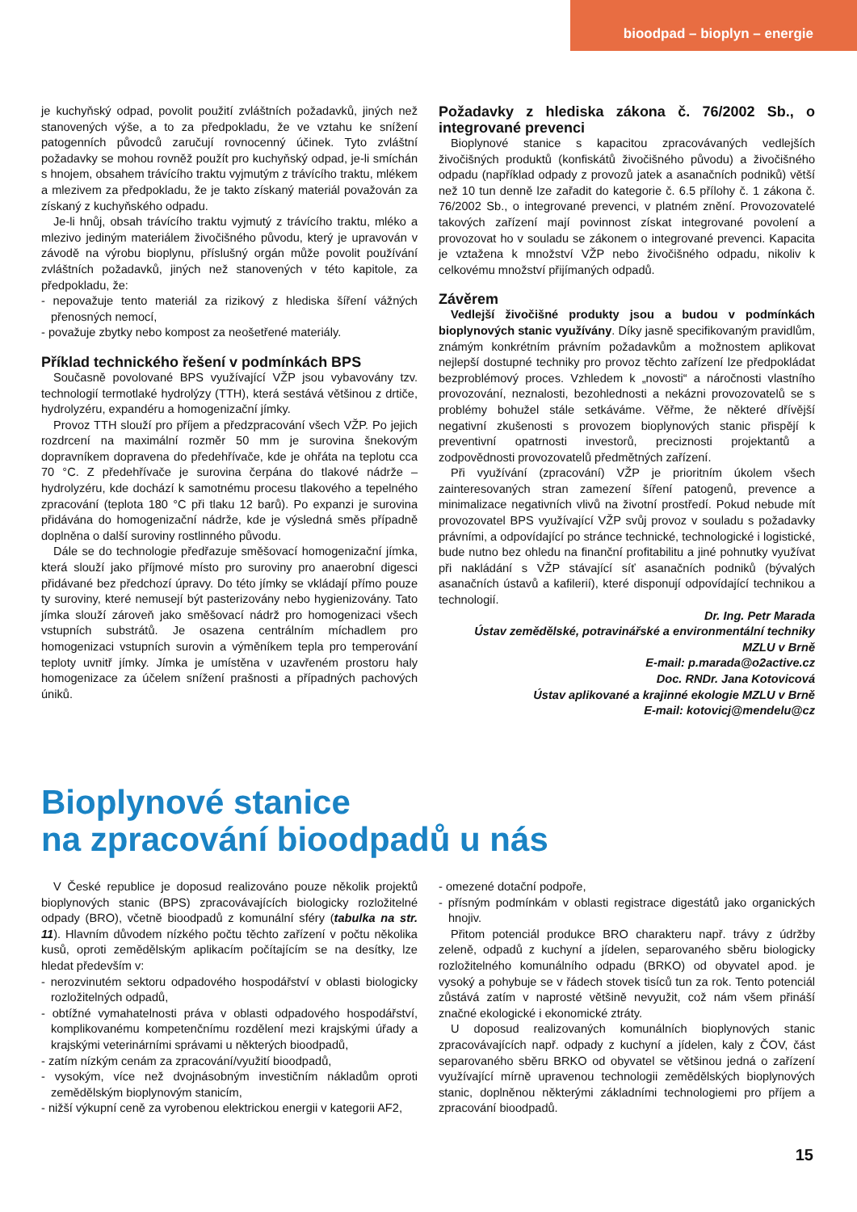bioodpad – bioplyn – energie
je kuchyňský odpad, povolit použití zvláštních požadavků, jiných než stanovených výše, a to za předpokladu, že ve vztahu ke snížení patogenních původců zaručují rovnocenný účinek. Tyto zvláštní požadavky se mohou rovněž použít pro kuchyňský odpad, je-li smíchán s hnojem, obsahem trávícího traktu vyjmutým z trávícího traktu, mlékem a mlezivem za předpokladu, že je takto získaný materiál považován za získaný z kuchyňského odpadu.
Je-li hnůj, obsah trávícího traktu vyjmutý z trávícího traktu, mléko a mlezivo jediným materiálem živočišného původu, který je upravován v závodě na výrobu bioplynu, příslušný orgán může povolit používání zvláštních požadavků, jiných než stanovených v této kapitole, za předpokladu, že:
- nepovažuje tento materiál za rizikový z hlediska šíření vážných přenosných nemocí,
- považuje zbytky nebo kompost za neošetřené materiály.
Příklad technického řešení v podmínkách BPS
Současně povolované BPS využívající VŽP jsou vybavovány tzv. technologií termotlaké hydrolýzy (TTH), která sestává většinou z drtiče, hydrolyzéru, expandéru a homogenizační jímky.
Provoz TTH slouží pro příjem a předzpracování všech VŽP. Po jejich rozdrcení na maximální rozměr 50 mm je surovina šnekovým dopravníkem dopravena do předehřívače, kde je ohřáta na teplotu cca 70 °C. Z předehřívače je surovina čerpána do tlakové nádrže – hydrolyzéru, kde dochází k samotnému procesu tlakového a tepelného zpracování (teplota 180 °C při tlaku 12 barů). Po expanzi je surovina přidávána do homogenizační nádrže, kde je výsledná směs případně doplněna o další suroviny rostlinného původu.
Dále se do technologie předřazuje směšovací homogenizační jímka, která slouží jako příjmové místo pro suroviny pro anaerobní digesci přidávané bez předchozí úpravy. Do této jímky se vkládají přímo pouze ty suroviny, které nemusejí být pasterizovány nebo hygienizovány. Tato jímka slouží zároveň jako směšovací nádrž pro homogenizaci všech vstupních substrátů. Je osazena centrálním míchadlem pro homogenizaci vstupních surovin a výměníkem tepla pro temperování teploty uvnitř jímky. Jímka je umístěna v uzavřeném prostoru haly homogenizace za účelem snížení prašnosti a případných pachových úniků.
Požadavky z hlediska zákona č. 76/2002 Sb., o integrované prevenci
Bioplynové stanice s kapacitou zpracovávaných vedlejších živočišných produktů (konfiskátů živočišného původu) a živočišného odpadu (například odpady z provozů jatek a asanačních podniků) větší než 10 tun denně lze zařadit do kategorie č. 6.5 přílohy č. 1 zákona č. 76/2002 Sb., o integrované prevenci, v platném znění. Provozovatelé takových zařízení mají povinnost získat integrované povolení a provozovat ho v souladu se zákonem o integrované prevenci. Kapacita je vztažena k množství VŽP nebo živočišného odpadu, nikoliv k celkovému množství přijímaných odpadů.
Závěrem
Vedlejší živočišné produkty jsou a budou v podmínkách bioplynových stanic využívány. Díky jasně specifikovaným pravidlům, známým konkrétním právním požadavkům a možnostem aplikovat nejlepší dostupné techniky pro provoz těchto zařízení lze předpokládat bezproblémový proces. Vzhledem k „novosti“ a náročnosti vlastního provozování, neznalosti, bezohlednosti a nekázni provozovatelů se s problémy bohužel stále setkáváme. Věřme, že některé dřívější negativní zkušenosti s provozem bioplynových stanic přispějí k preventivní opatrnosti investorů, preciznosti projektantů a zodpovědnosti provozovatelů předmětných zařízení.
Při využívání (zpracování) VŽP je prioritním úkolem všech zainteresovaných stran zamezení šíření patogenů, prevence a minimalizace negativních vlivů na životní prostředí. Pokud nebude mít provozovatel BPS využívající VŽP svůj provoz v souladu s požadavky právními, a odpovídající po stránce technické, technologické i logistické, bude nutno bez ohledu na finanční profitabilitu a jiné pohnutky využívat při nakládání s VŽP stávající síť asanačních podniků (bývalých asanačních ústavů a kafilerií), které disponují odpovídající technikou a technologií.
Dr. Ing. Petr Marada
Ústav zemědělské, potravinářské a environmentální techniky MZLU v Brně
E-mail: p.marada@o2active.cz
Doc. RNDr. Jana Kotovicová
Ústav aplikované a krajinné ekologie MZLU v Brně
E-mail: kotovicj@mendelu@cz
Bioplynové stanice
na zpracování bioodpadů u nás
V České republice je doposud realizováno pouze několik projektů bioplynových stanic (BPS) zpracovávajících biologicky rozložitelné odpady (BRO), včetně bioodpadů z komunální sféry (tabulka na str. 11). Hlavním důvodem nízkého počtu těchto zařízení v počtu několika kusů, oproti zemědělským aplikacím počítajícím se na desítky, lze hledat především v:
- nerozvinutém sektoru odpadového hospodářství v oblasti biologicky rozložitelných odpadů,
- obtížné vymahatelnosti práva v oblasti odpadového hospodářství, komplikovanému kompetenčnímu rozdělení mezi krajskými úřady a krajskými veterinárními správami u některých bioodpadů,
- zatím nízkým cenám za zpracování/využití bioodpadů,
- vysokým, více než dvojnásobným investičním nákladům oproti zemědělským bioplynovým stanicím,
- nižší výkupní ceně za vyrobenou elektrickou energii v kategorii AF2,
- omezené dotační podpoře,
- přísným podmínkám v oblasti registrace digestátů jako organických hnojiv.
Přitom potenciál produkce BRO charakteru např. trávy z údržby zeleně, odpadů z kuchyní a jídelen, separovaného sběru biologicky rozložitelného komunálního odpadu (BRKO) od obyvatel apod. je vysoký a pohybuje se v řádech stovek tisíců tun za rok. Tento potenciál zůstává zatím v naprosté většině nevyužit, což nám všem přináší značné ekologické i ekonomické ztráty.
U doposud realizovaných komunálních bioplynových stanic zpracovávajících např. odpady z kuchyní a jídelen, kaly z ČOV, část separovaného sběru BRKO od obyvatel se většinou jedná o zařízení využívající mírně upravenou technologii zemědělských bioplynových stanic, doplněnou některými základními technologiemi pro příjem a zpracování bioodpadů.
15